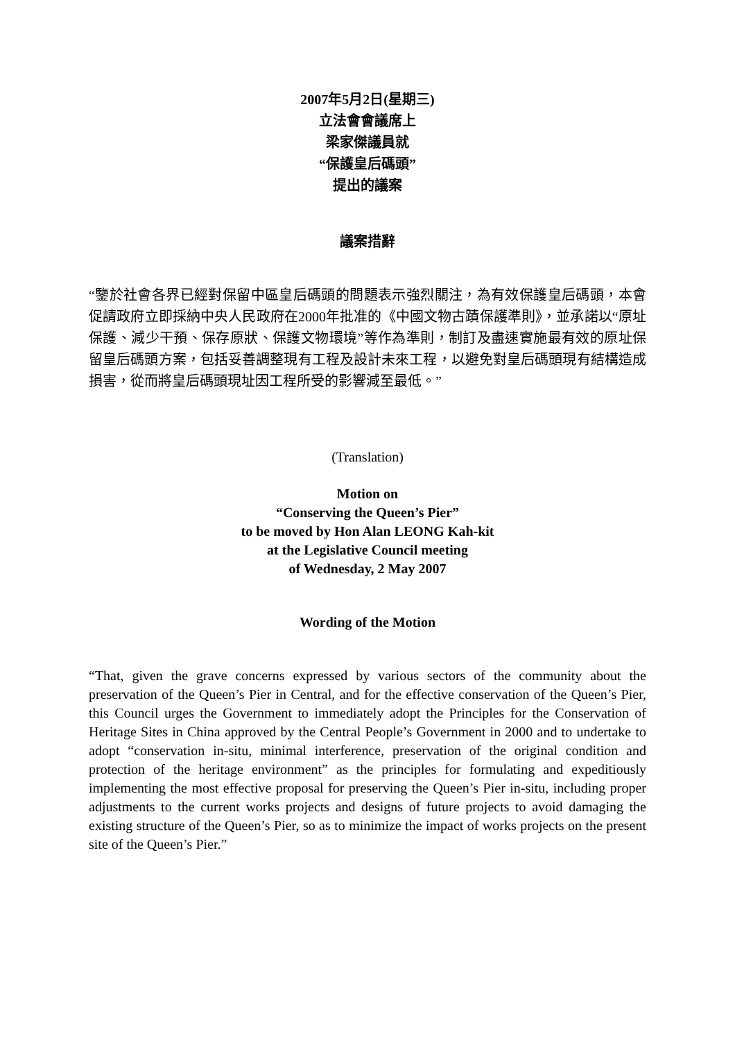2007年5月2日(星期三)
立法會會議席上
梁家傑議員就
“保護皇后碼頭”
提出的議案
議案措辭
“鑒於社會各界已經對保留中區皇后碼頭的問題表示強烈關注，為有效保護皇后碼頭，本會促請政府立即採納中央人民政府在2000年批准的《中國文物古蹟保護準則》，並承諾以“原址保護、減少干預、保存原狀、保護文物環境”等作為準則，制訂及盡速實施最有效的原址保留皇后碼頭方案，包括妥善調整現有工程及設計未來工程，以避免對皇后碼頭現有結構造成損害，從而將皇后碼頭現址因工程所受的影響減至最低。”
(Translation)
Motion on
“Conserving the Queen’s Pier”
to be moved by Hon Alan LEONG Kah-kit
at the Legislative Council meeting
of Wednesday, 2 May 2007
Wording of the Motion
“That, given the grave concerns expressed by various sectors of the community about the preservation of the Queen’s Pier in Central, and for the effective conservation of the Queen’s Pier, this Council urges the Government to immediately adopt the Principles for the Conservation of Heritage Sites in China approved by the Central People’s Government in 2000 and to undertake to adopt “conservation in-situ, minimal interference, preservation of the original condition and protection of the heritage environment” as the principles for formulating and expeditiously implementing the most effective proposal for preserving the Queen’s Pier in-situ, including proper adjustments to the current works projects and designs of future projects to avoid damaging the existing structure of the Queen’s Pier, so as to minimize the impact of works projects on the present site of the Queen’s Pier.”